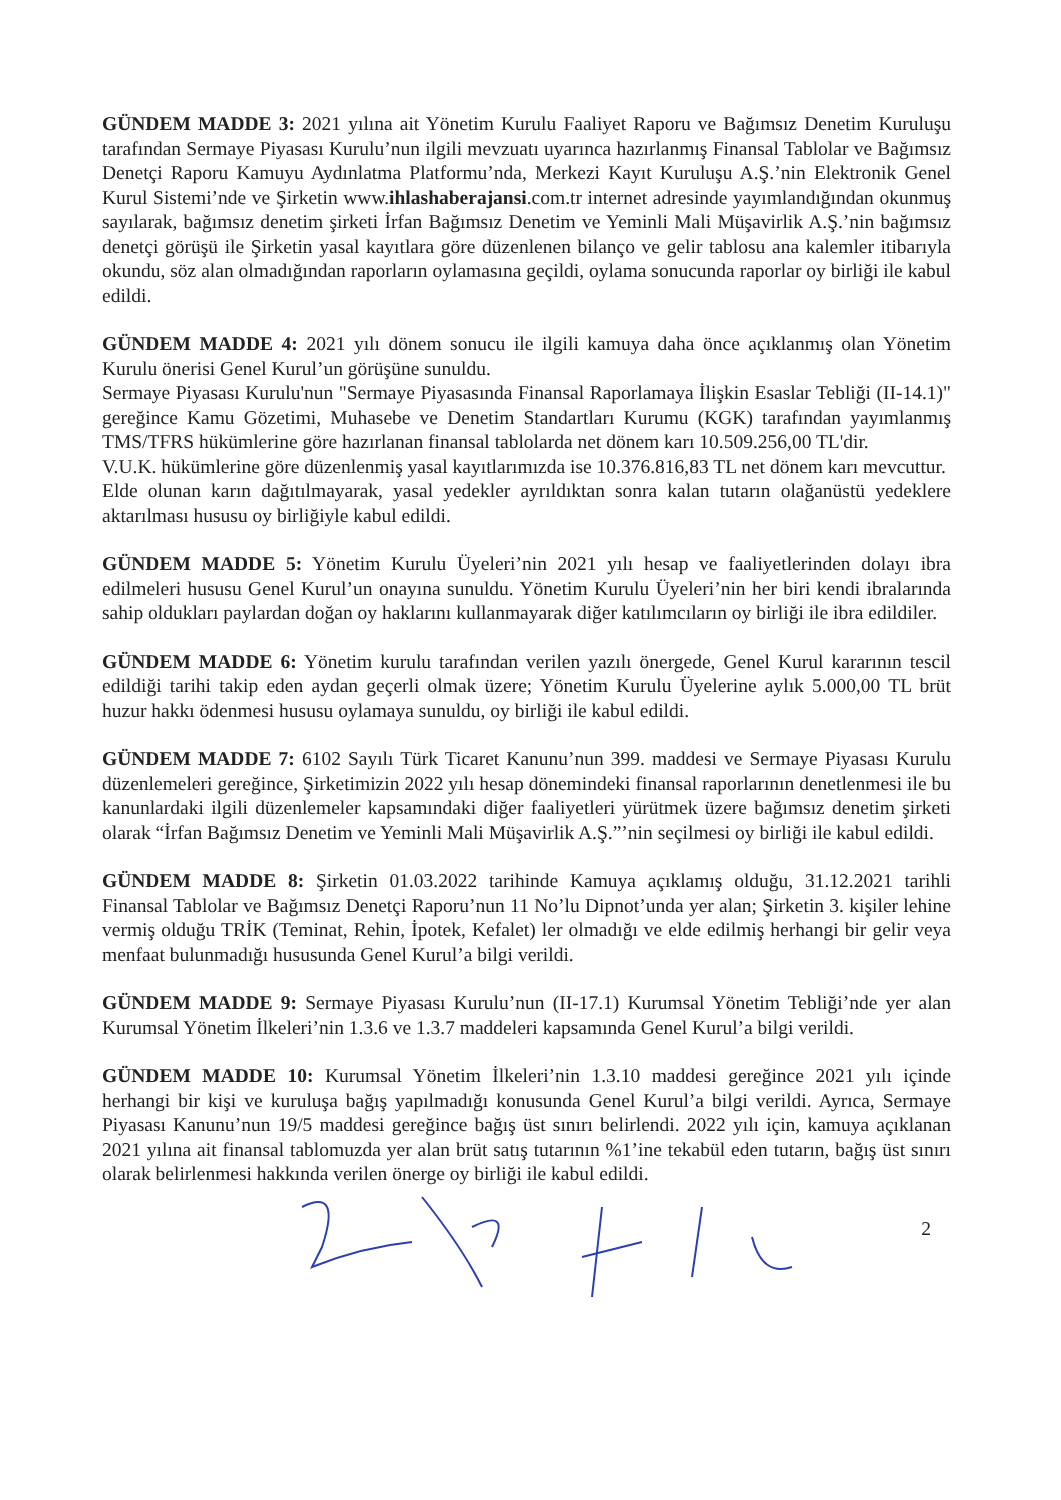GÜNDEM MADDE 3: 2021 yılına ait Yönetim Kurulu Faaliyet Raporu ve Bağımsız Denetim Kuruluşu tarafından Sermaye Piyasası Kurulu’nun ilgili mevzuatı uyarınca hazırlanmış Finansal Tablolar ve Bağımsız Denetçi Raporu Kamuyu Aydınlatma Platformu’nda, Merkezi Kayıt Kuruluşu A.Ş.’nin Elektronik Genel Kurul Sistemi’nde ve Şirketin www.ihlashaberajansi.com.tr internet adresinde yayımlandığından okunmuş sayılarak, bağımsız denetim şirketi İrfan Bağımsız Denetim ve Yeminli Mali Müşavirlik A.Ş.’nin bağımsız denetçi görüşü ile Şirketin yasal kayıtlara göre düzenlenen bilanço ve gelir tablosu ana kalemler itibarıyla okundu, söz alan olmadığından raporların oylamasına geçildi, oylama sonucunda raporlar oy birliği ile kabul edildi.
GÜNDEM MADDE 4: 2021 yılı dönem sonucu ile ilgili kamuya daha önce açıklanmış olan Yönetim Kurulu önerisi Genel Kurul’un görüşüne sunuldu.
Sermaye Piyasası Kurulu'nun "Sermaye Piyasasında Finansal Raporlamaya İlişkin Esaslar Tebliği (II-14.1)" gereğince Kamu Gözetimi, Muhasebe ve Denetim Standartları Kurumu (KGK) tarafından yayımlanmış TMS/TFRS hükümlerine göre hazırlanan finansal tablolarda net dönem karı 10.509.256,00 TL'dir.
V.U.K. hükümlerine göre düzenlenmiş yasal kayıtlarımızda ise 10.376.816,83 TL net dönem karı mevcuttur.
Elde olunan karın dağıtılmayarak, yasal yedekler ayrıldıktan sonra kalan tutarın olağanüstü yedeklere aktarılması hususu oy birliğiyle kabul edildi.
GÜNDEM MADDE 5: Yönetim Kurulu Üyeleri’nin 2021 yılı hesap ve faaliyetlerinden dolayı ibra edilmeleri hususu Genel Kurul’un onayına sunuldu. Yönetim Kurulu Üyeleri’nin her biri kendi ibralarında sahip oldukları paylardan doğan oy haklarını kullanmayarak diğer katılımcıların oy birliği ile ibra edildiler.
GÜNDEM MADDE 6: Yönetim kurulu tarafından verilen yazılı önergede, Genel Kurul kararının tescil edildiği tarihi takip eden aydan geçerli olmak üzere; Yönetim Kurulu Üyelerine aylık 5.000,00 TL brüt huzur hakkı ödenmesi hususu oylamaya sunuldu, oy birliği ile kabul edildi.
GÜNDEM MADDE 7: 6102 Sayılı Türk Ticaret Kanunu’nun 399. maddesi ve Sermaye Piyasası Kurulu düzenlemeleri gereğince, Şirketimizin 2022 yılı hesap dönemindeki finansal raporlarının denetlenmesi ile bu kanunlardaki ilgili düzenlemeler kapsamındaki diğer faaliyetleri yürütmek üzere bağımsız denetim şirketi olarak “İrfan Bağımsız Denetim ve Yeminli Mali Müşavirlik A.Ş.”’nin seçilmesi oy birliği ile kabul edildi.
GÜNDEM MADDE 8: Şirketin 01.03.2022 tarihinde Kamuya açıklamış olduğu, 31.12.2021 tarihli Finansal Tablolar ve Bağımsız Denetçi Raporu’nun 11 No’lu Dipnot’unda yer alan; Şirketin 3. kişiler lehine vermiş olduğu TRİK (Teminat, Rehin, İpotek, Kefalet) ler olmadığı ve elde edilmiş herhangi bir gelir veya menfaat bulunmadığı hususunda Genel Kurul’a bilgi verildi.
GÜNDEM MADDE 9: Sermaye Piyasası Kurulu’nun (II-17.1) Kurumsal Yönetim Tebliği’nde yer alan Kurumsal Yönetim İlkeleri’nin 1.3.6 ve 1.3.7 maddeleri kapsamında Genel Kurul’a bilgi verildi.
GÜNDEM MADDE 10: Kurumsal Yönetim İlkeleri’nin 1.3.10 maddesi gereğince 2021 yılı içinde herhangi bir kişi ve kuruluşa bağış yapılmadığı konusunda Genel Kurul’a bilgi verildi. Ayrıca, Sermaye Piyasası Kanunu’nun 19/5 maddesi gereğince bağış üst sınırı belirlendi. 2022 yılı için, kamuya açıklanan 2021 yılına ait finansal tablomuzda yer alan brüt satış tutarının %1’ine tekabül eden tutarın, bağış üst sınırı olarak belirlenmesi hakkında verilen önerge oy birliği ile kabul edildi.
2